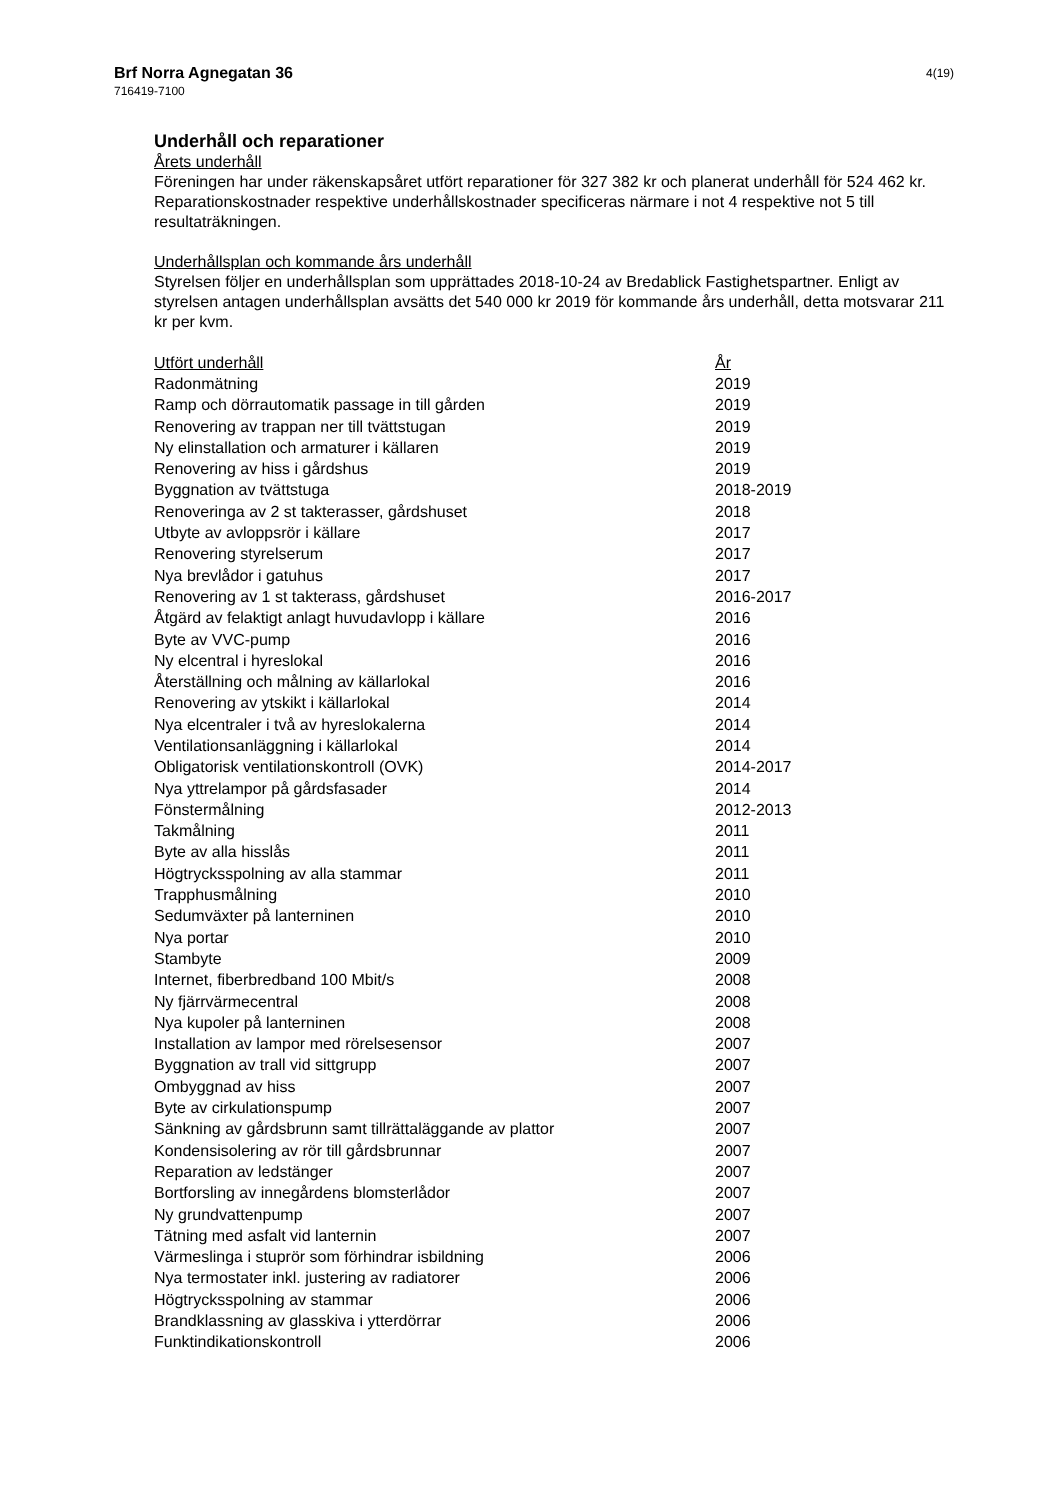4(19)
Brf Norra Agnegatan 36
716419-7100
Underhåll och reparationer
Årets underhåll
Föreningen har under räkenskapsåret utfört reparationer för 327 382 kr och planerat underhåll för 524 462 kr. Reparationskostnader respektive underhållskostnader specificeras närmare i not 4 respektive not 5 till resultaträkningen.
Underhållsplan och kommande års underhåll
Styrelsen följer en underhållsplan som upprättades 2018-10-24 av Bredablick Fastighetspartner. Enligt av styrelsen antagen underhållsplan avsätts det 540 000 kr 2019 för kommande års underhåll, detta motsvarar 211 kr per kvm.
| Utfört underhåll | År |
| --- | --- |
| Radonmätning | 2019 |
| Ramp och dörrautomatik passage in till gården | 2019 |
| Renovering av trappan ner till tvättstugan | 2019 |
| Ny elinstallation och armaturer i källaren | 2019 |
| Renovering av hiss i gårdshus | 2019 |
| Byggnation av tvättstuga | 2018-2019 |
| Renoveringa av 2 st takterasser, gårdshuset | 2018 |
| Utbyte av avloppsrör i källare | 2017 |
| Renovering styrelserum | 2017 |
| Nya brevlådor i gatuhus | 2017 |
| Renovering av 1 st takterass, gårdshuset | 2016-2017 |
| Åtgärd av felaktigt anlagt huvudavlopp i källare | 2016 |
| Byte av VVC-pump | 2016 |
| Ny elcentral i hyreslokal | 2016 |
| Återställning och målning av källarlokal | 2016 |
| Renovering av ytskikt i källarlokal | 2014 |
| Nya elcentraler i två av hyreslokalerna | 2014 |
| Ventilationsanläggning i källarlokal | 2014 |
| Obligatorisk ventilationskontroll (OVK) | 2014-2017 |
| Nya yttrelampor på gårdsfasader | 2014 |
| Fönstermålning | 2012-2013 |
| Takmålning | 2011 |
| Byte av alla hisslås | 2011 |
| Högtrycksspolning av alla stammar | 2011 |
| Trapphusmålning | 2010 |
| Sedumväxter på lanterninen | 2010 |
| Nya portar | 2010 |
| Stambyte | 2009 |
| Internet, fiberbredband 100 Mbit/s | 2008 |
| Ny fjärrvärmecentral | 2008 |
| Nya kupoler på lanterninen | 2008 |
| Installation av lampor med rörelsesensor | 2007 |
| Byggnation av trall vid sittgrupp | 2007 |
| Ombyggnad av hiss | 2007 |
| Byte av cirkulationspump | 2007 |
| Sänkning av gårdsbrunn samt tillrättaläggande av plattor | 2007 |
| Kondensisolering av rör till gårdsbrunnar | 2007 |
| Reparation av ledstänger | 2007 |
| Bortforsling av innegårdens blomsterlådor | 2007 |
| Ny grundvattenpump | 2007 |
| Tätning med asfalt vid lanternin | 2007 |
| Värmeslinga i stuprör som förhindrar isbildning | 2006 |
| Nya termostater inkl. justering av radiatorer | 2006 |
| Högtrycksspolning av stammar | 2006 |
| Brandklassning av glasskiva i ytterdörrar | 2006 |
| Funktindikationskontroll | 2006 |